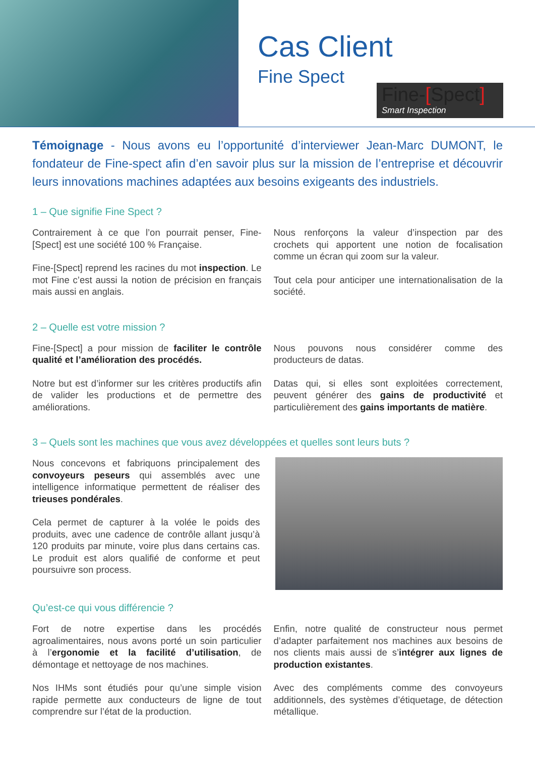Cas Client
Fine Spect
Fine-[Spect]
Smart Inspection
Témoignage - Nous avons eu l’opportunité d’interviewer Jean-Marc DUMONT, le fondateur de Fine-spect afin d’en savoir plus sur la mission de l’entreprise et découvrir leurs innovations machines adaptées aux besoins exigeants des industriels.
1 – Que signifie Fine Spect ?
Contrairement à ce que l’on pourrait penser, Fine-[Spect] est une société 100 % Française.
Fine-[Spect] reprend les racines du mot inspection. Le mot Fine c’est aussi la notion de précision en français mais aussi en anglais.
Nous renforçons la valeur d’inspection par des crochets qui apportent une notion de focalisation comme un écran qui zoom sur la valeur.
Tout cela pour anticiper une internationalisation de la société.
2 – Quelle est votre mission ?
Fine-[Spect] a pour mission de faciliter le contrôle qualité et l’amélioration des procédés.
Notre but est d’informer sur les critères productifs afin de valider les productions et de permettre des améliorations.
Nous pouvons nous considérer comme des producteurs de datas.
Datas qui, si elles sont exploitées correctement, peuvent générer des gains de productivité et particulièrement des gains importants de matière.
3 – Quels sont les machines que vous avez développées et quelles sont leurs buts ?
Nous concevons et fabriquons principalement des convoyeurs peseurs qui assemblés avec une intelligence informatique permettent de réaliser des trieuses pondérales.
Cela permet de capturer à la volée le poids des produits, avec une cadence de contrôle allant jusqu’à 120 produits par minute, voire plus dans certains cas. Le produit est alors qualifié de conforme et peut poursuivre son process.
Qu’est-ce qui vous différencie ?
Fort de notre expertise dans les procédés agroalimentaires, nous avons porté un soin particulier à l’ergonomie et la facilité d’utilisation, de démontage et nettoyage de nos machines.
Nos IHMs sont étudiés pour qu’une simple vision rapide permette aux conducteurs de ligne de tout comprendre sur l’état de la production.
Enfin, notre qualité de constructeur nous permet d’adapter parfaitement nos machines aux besoins de nos clients mais aussi de s’intégrer aux lignes de production existantes.
Avec des compléments comme des convoyeurs additionnels, des systèmes d’étiquetage, de détection métallique.